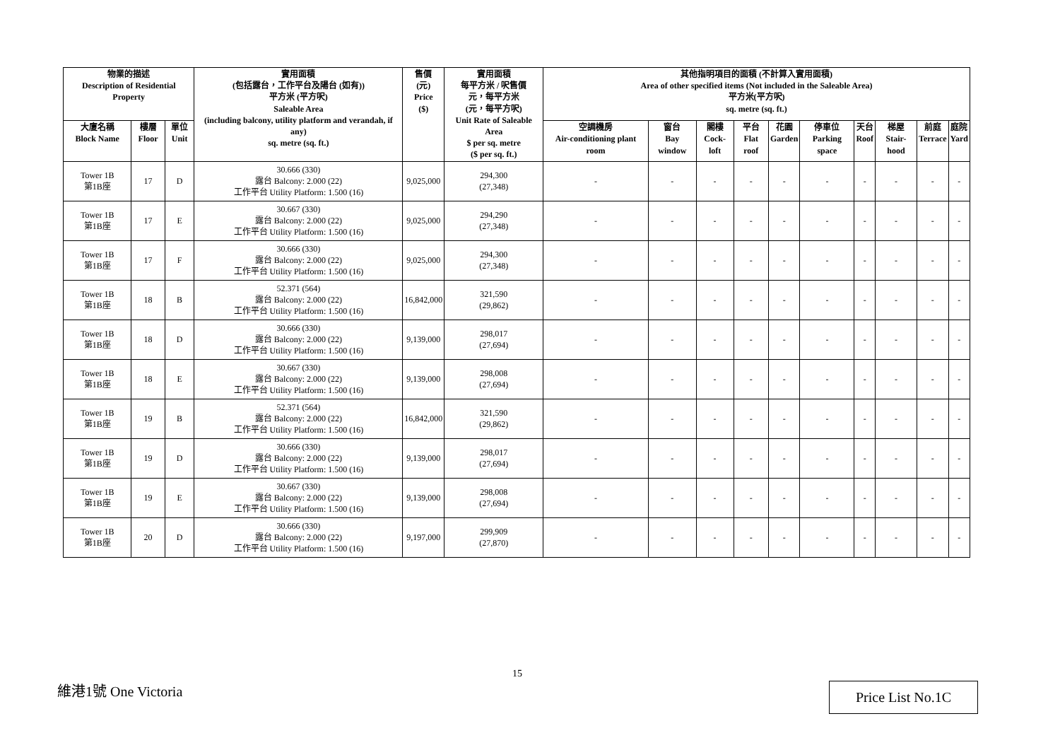| 物業的描述 Description of Residential Property | | | 實用面積 (包括露台，工作平台及陽台 (如有)) 平方米 (平方呎) Saleable Area (including balcony, utility platform and verandah, if any) sq. metre (sq. ft.) | 售價 (元) Price ($) | 實用面積 每平方米 / 呎售價 元，每平方米 (元，每平方呎) Unit Rate of Saleable Area $ per sq. metre ($ per sq. ft.) | 其他指明項目的面積 (不計算入實用面積) Area of other specified items (Not included in the Saleable Area) 平方米(平方呎) sq. metre (sq. ft.) | | | | | | | | | |
| --- | --- | --- | --- | --- | --- | --- | --- | --- | --- | --- | --- | --- | --- | --- | --- |
| 大廈名稱 Block Name | 樓層 Floor | 單位 Unit | | | | 空調機房 Air-conditioning plant room | 窗台 Bay window | 閣樓 Cock-loft | 平台 Flat roof | 花園 Garden | 停車位 Parking space | 天台 Roof | 梯屋 Stair-hood | 前庭 Terrace | 庭院 Yard |
| Tower 1B 第1B座 | 17 | D | 30.666 (330) 露台 Balcony: 2.000 (22) 工作平台 Utility Platform: 1.500 (16) | 9,025,000 | 294,300 (27,348) | - | - | - | - | - | - | - | - | - | - |
| Tower 1B 第1B座 | 17 | E | 30.667 (330) 露台 Balcony: 2.000 (22) 工作平台 Utility Platform: 1.500 (16) | 9,025,000 | 294,290 (27,348) | - | - | - | - | - | - | - | - | - | - |
| Tower 1B 第1B座 | 17 | F | 30.666 (330) 露台 Balcony: 2.000 (22) 工作平台 Utility Platform: 1.500 (16) | 9,025,000 | 294,300 (27,348) | - | - | - | - | - | - | - | - | - | - |
| Tower 1B 第1B座 | 18 | B | 52.371 (564) 露台 Balcony: 2.000 (22) 工作平台 Utility Platform: 1.500 (16) | 16,842,000 | 321,590 (29,862) | - | - | - | - | - | - | - | - | - | - |
| Tower 1B 第1B座 | 18 | D | 30.666 (330) 露台 Balcony: 2.000 (22) 工作平台 Utility Platform: 1.500 (16) | 9,139,000 | 298,017 (27,694) | - | - | - | - | - | - | - | - | - | - |
| Tower 1B 第1B座 | 18 | E | 30.667 (330) 露台 Balcony: 2.000 (22) 工作平台 Utility Platform: 1.500 (16) | 9,139,000 | 298,008 (27,694) | - | - | - | - | - | - | - | - | - | - |
| Tower 1B 第1B座 | 19 | B | 52.371 (564) 露台 Balcony: 2.000 (22) 工作平台 Utility Platform: 1.500 (16) | 16,842,000 | 321,590 (29,862) | - | - | - | - | - | - | - | - | - | - |
| Tower 1B 第1B座 | 19 | D | 30.666 (330) 露台 Balcony: 2.000 (22) 工作平台 Utility Platform: 1.500 (16) | 9,139,000 | 298,017 (27,694) | - | - | - | - | - | - | - | - | - | - |
| Tower 1B 第1B座 | 19 | E | 30.667 (330) 露台 Balcony: 2.000 (22) 工作平台 Utility Platform: 1.500 (16) | 9,139,000 | 298,008 (27,694) | - | - | - | - | - | - | - | - | - | - |
| Tower 1B 第1B座 | 20 | D | 30.666 (330) 露台 Balcony: 2.000 (22) 工作平台 Utility Platform: 1.500 (16) | 9,197,000 | 299,909 (27,870) | - | - | - | - | - | - | - | - | - | - |
15
維港1號 One Victoria Price List No.1C